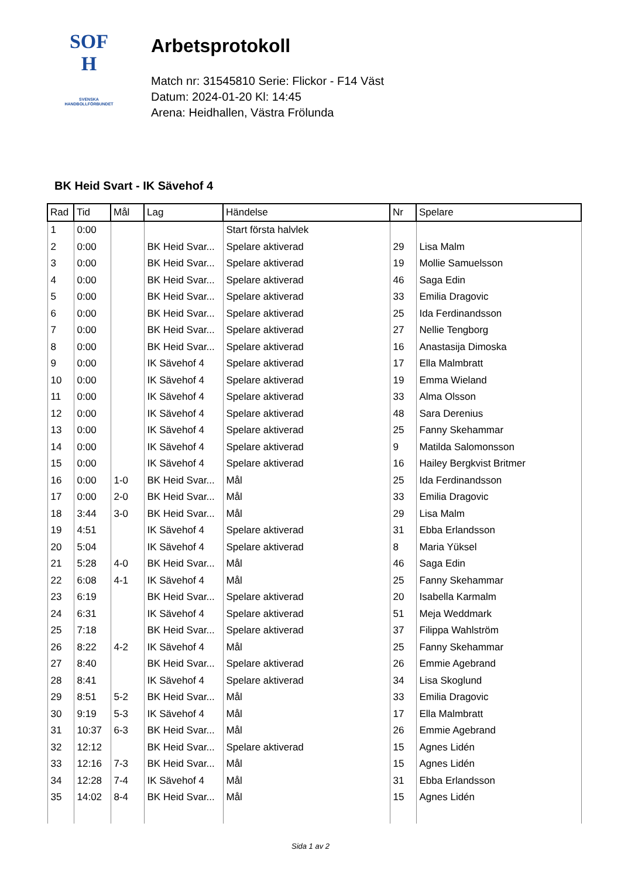SOF
H
SVENSKA
HANDBOLLFÖRBUNDET
Arbetsprotokoll
Match nr: 31545810 Serie: Flickor - F14 Väst
Datum: 2024-01-20 Kl: 14:45
Arena: Heidhallen, Västra Frölunda
BK Heid Svart - IK Sävehof 4
| Rad | Tid | Mål | Lag | Händelse | Nr | Spelare |
| --- | --- | --- | --- | --- | --- | --- |
| 1 | 0:00 | | | Start första halvlek | | |
| 2 | 0:00 | | BK Heid Svar... | Spelare aktiverad | 29 | Lisa Malm |
| 3 | 0:00 | | BK Heid Svar... | Spelare aktiverad | 19 | Mollie Samuelsson |
| 4 | 0:00 | | BK Heid Svar... | Spelare aktiverad | 46 | Saga Edin |
| 5 | 0:00 | | BK Heid Svar... | Spelare aktiverad | 33 | Emilia Dragovic |
| 6 | 0:00 | | BK Heid Svar... | Spelare aktiverad | 25 | Ida Ferdinandsson |
| 7 | 0:00 | | BK Heid Svar... | Spelare aktiverad | 27 | Nellie Tengborg |
| 8 | 0:00 | | BK Heid Svar... | Spelare aktiverad | 16 | Anastasija Dimoska |
| 9 | 0:00 | | IK Sävehof 4 | Spelare aktiverad | 17 | Ella Malmbratt |
| 10 | 0:00 | | IK Sävehof 4 | Spelare aktiverad | 19 | Emma Wieland |
| 11 | 0:00 | | IK Sävehof 4 | Spelare aktiverad | 33 | Alma Olsson |
| 12 | 0:00 | | IK Sävehof 4 | Spelare aktiverad | 48 | Sara Derenius |
| 13 | 0:00 | | IK Sävehof 4 | Spelare aktiverad | 25 | Fanny Skehammar |
| 14 | 0:00 | | IK Sävehof 4 | Spelare aktiverad | 9 | Matilda Salomonsson |
| 15 | 0:00 | | IK Sävehof 4 | Spelare aktiverad | 16 | Hailey Bergkvist Britmer |
| 16 | 0:00 | 1-0 | BK Heid Svar... | Mål | 25 | Ida Ferdinandsson |
| 17 | 0:00 | 2-0 | BK Heid Svar... | Mål | 33 | Emilia Dragovic |
| 18 | 3:44 | 3-0 | BK Heid Svar... | Mål | 29 | Lisa Malm |
| 19 | 4:51 | | IK Sävehof 4 | Spelare aktiverad | 31 | Ebba Erlandsson |
| 20 | 5:04 | | IK Sävehof 4 | Spelare aktiverad | 8 | Maria Yüksel |
| 21 | 5:28 | 4-0 | BK Heid Svar... | Mål | 46 | Saga Edin |
| 22 | 6:08 | 4-1 | IK Sävehof 4 | Mål | 25 | Fanny Skehammar |
| 23 | 6:19 | | BK Heid Svar... | Spelare aktiverad | 20 | Isabella Karmalm |
| 24 | 6:31 | | IK Sävehof 4 | Spelare aktiverad | 51 | Meja Weddmark |
| 25 | 7:18 | | BK Heid Svar... | Spelare aktiverad | 37 | Filippa Wahlström |
| 26 | 8:22 | 4-2 | IK Sävehof 4 | Mål | 25 | Fanny Skehammar |
| 27 | 8:40 | | BK Heid Svar... | Spelare aktiverad | 26 | Emmie Agebrand |
| 28 | 8:41 | | IK Sävehof 4 | Spelare aktiverad | 34 | Lisa Skoglund |
| 29 | 8:51 | 5-2 | BK Heid Svar... | Mål | 33 | Emilia Dragovic |
| 30 | 9:19 | 5-3 | IK Sävehof 4 | Mål | 17 | Ella Malmbratt |
| 31 | 10:37 | 6-3 | BK Heid Svar... | Mål | 26 | Emmie Agebrand |
| 32 | 12:12 | | BK Heid Svar... | Spelare aktiverad | 15 | Agnes Lidén |
| 33 | 12:16 | 7-3 | BK Heid Svar... | Mål | 15 | Agnes Lidén |
| 34 | 12:28 | 7-4 | IK Sävehof 4 | Mål | 31 | Ebba Erlandsson |
| 35 | 14:02 | 8-4 | BK Heid Svar... | Mål | 15 | Agnes Lidén |
Sida 1 av 2